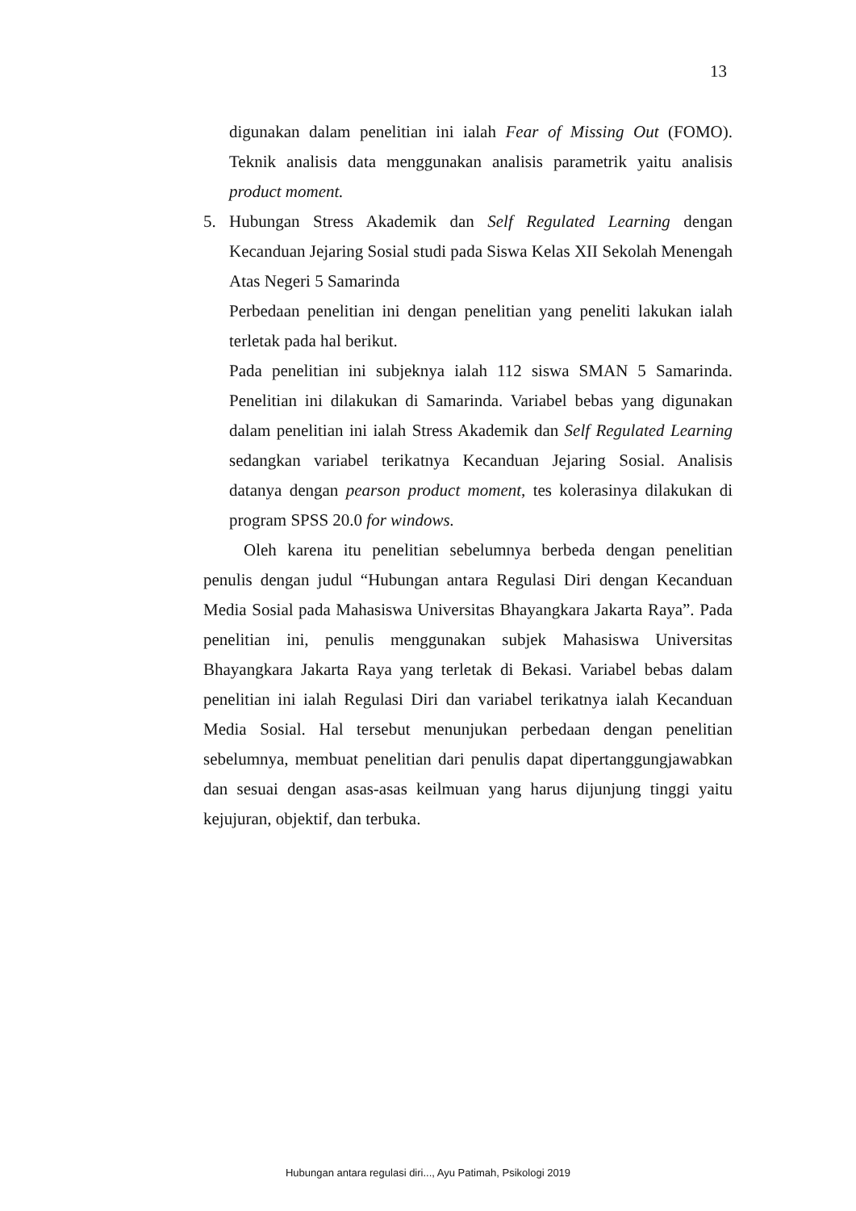13
digunakan dalam penelitian ini ialah Fear of Missing Out (FOMO). Teknik analisis data menggunakan analisis parametrik yaitu analisis product moment.
5. Hubungan Stress Akademik dan Self Regulated Learning dengan Kecanduan Jejaring Sosial studi pada Siswa Kelas XII Sekolah Menengah Atas Negeri 5 Samarinda
Perbedaan penelitian ini dengan penelitian yang peneliti lakukan ialah terletak pada hal berikut.
Pada penelitian ini subjeknya ialah 112 siswa SMAN 5 Samarinda. Penelitian ini dilakukan di Samarinda. Variabel bebas yang digunakan dalam penelitian ini ialah Stress Akademik dan Self Regulated Learning sedangkan variabel terikatnya Kecanduan Jejaring Sosial. Analisis datanya dengan pearson product moment, tes kolerasinya dilakukan di program SPSS 20.0 for windows.
Oleh karena itu penelitian sebelumnya berbeda dengan penelitian penulis dengan judul “Hubungan antara Regulasi Diri dengan Kecanduan Media Sosial pada Mahasiswa Universitas Bhayangkara Jakarta Raya”. Pada penelitian ini, penulis menggunakan subjek Mahasiswa Universitas Bhayangkara Jakarta Raya yang terletak di Bekasi. Variabel bebas dalam penelitian ini ialah Regulasi Diri dan variabel terikatnya ialah Kecanduan Media Sosial. Hal tersebut menunjukan perbedaan dengan penelitian sebelumnya, membuat penelitian dari penulis dapat dipertanggungjawabkan dan sesuai dengan asas-asas keilmuan yang harus dijunjung tinggi yaitu kejujuran, objektif, dan terbuka.
Hubungan antara regulasi diri..., Ayu Patimah, Psikologi 2019